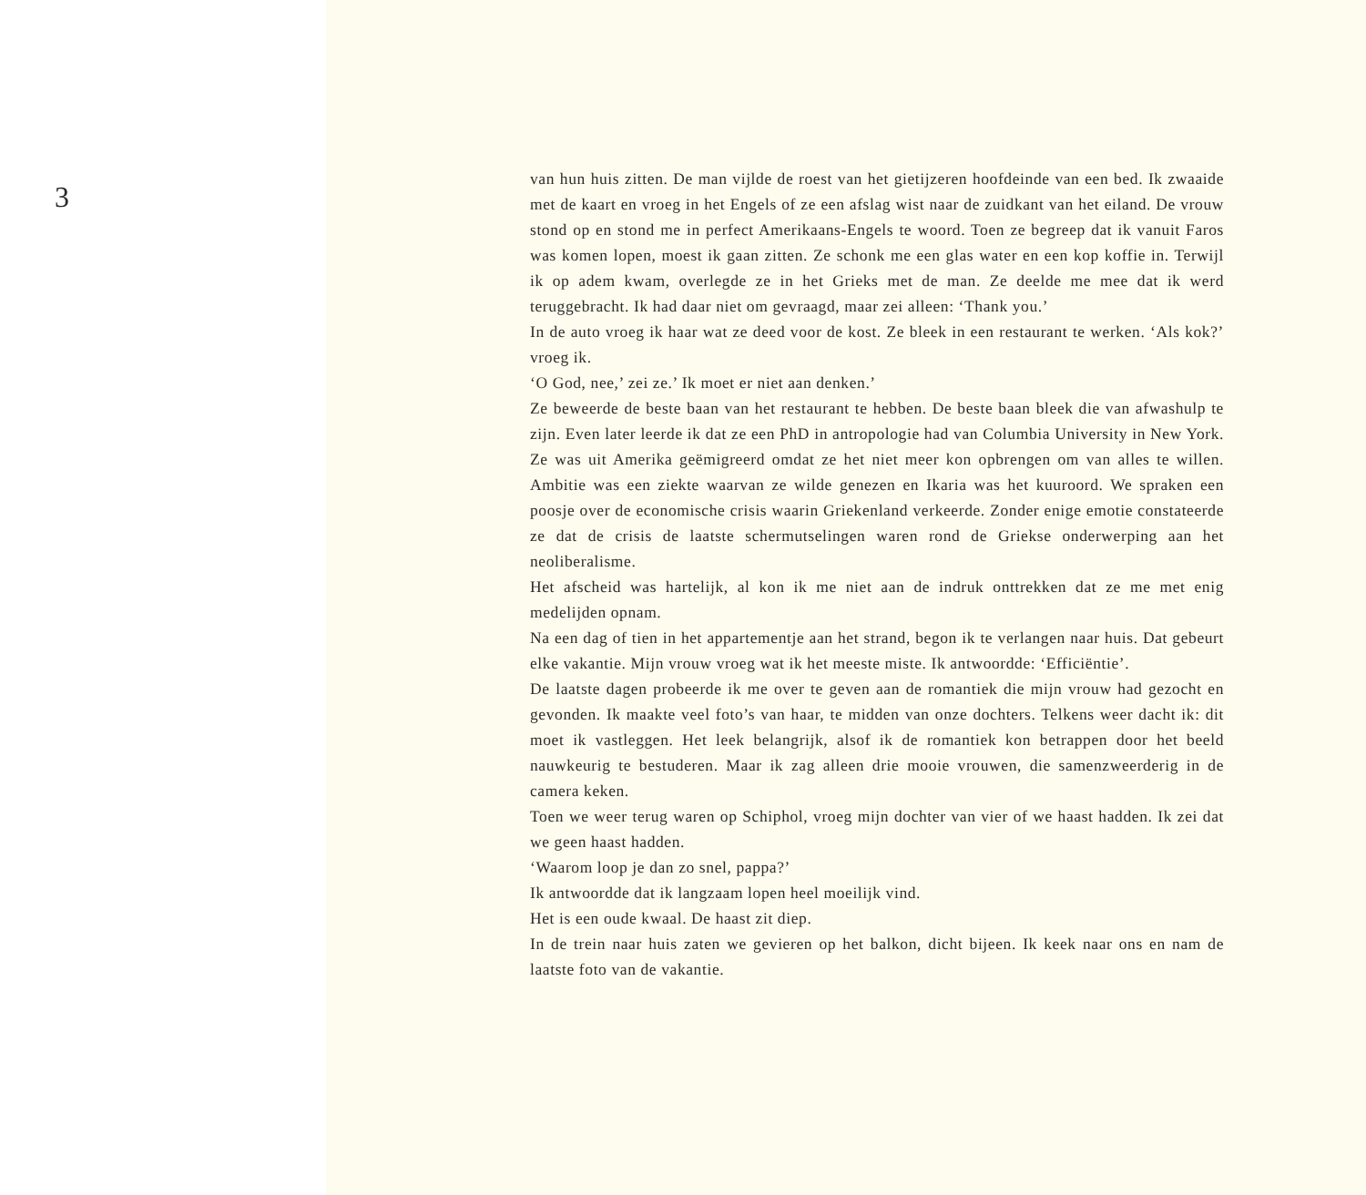3
van hun huis zitten. De man vijlde de roest van het gietijzeren hoofdeinde van een bed. Ik zwaaide met de kaart en vroeg in het Engels of ze een afslag wist naar de zuidkant van het eiland. De vrouw stond op en stond me in perfect Amerikaans-Engels te woord. Toen ze begreep dat ik vanuit Faros was komen lopen, moest ik gaan zitten. Ze schonk me een glas water en een kop koffie in. Terwijl ik op adem kwam, overlegde ze in het Grieks met de man. Ze deelde me mee dat ik werd teruggebracht. Ik had daar niet om gevraagd, maar zei alleen: ‘Thank you.’
In de auto vroeg ik haar wat ze deed voor de kost. Ze bleek in een restaurant te werken. ‘Als kok?’ vroeg ik.
‘O God, nee,’ zei ze.’ Ik moet er niet aan denken.’
Ze beweerde de beste baan van het restaurant te hebben. De beste baan bleek die van afwashulp te zijn. Even later leerde ik dat ze een PhD in antropologie had van Columbia University in New York. Ze was uit Amerika geëmigreerd omdat ze het niet meer kon opbrengen om van alles te willen. Ambitie was een ziekte waarvan ze wilde genezen en Ikaria was het kuuroord. We spraken een poosje over de economische crisis waarin Griekenland verkeerde. Zonder enige emotie constateerde ze dat de crisis de laatste schermutselingen waren rond de Griekse onderwerping aan het neoliberalisme.
Het afscheid was hartelijk, al kon ik me niet aan de indruk onttrekken dat ze me met enig medelijden opnam.
Na een dag of tien in het appartementje aan het strand, begon ik te verlangen naar huis. Dat gebeurt elke vakantie. Mijn vrouw vroeg wat ik het meeste miste. Ik antwoordde: ‘Efficiëntie’.
De laatste dagen probeerde ik me over te geven aan de romantiek die mijn vrouw had gezocht en gevonden. Ik maakte veel foto’s van haar, te midden van onze dochters. Telkens weer dacht ik: dit moet ik vastleggen. Het leek belangrijk, alsof ik de romantiek kon betrappen door het beeld nauwkeurig te bestuderen. Maar ik zag alleen drie mooie vrouwen, die samenzweerderig in de camera keken.
Toen we weer terug waren op Schiphol, vroeg mijn dochter van vier of we haast hadden. Ik zei dat we geen haast hadden.
‘Waarom loop je dan zo snel, pappa?’
Ik antwoordde dat ik langzaam lopen heel moeilijk vind.
Het is een oude kwaal. De haast zit diep.
In de trein naar huis zaten we gevieren op het balkon, dicht bijeen. Ik keek naar ons en nam de laatste foto van de vakantie.